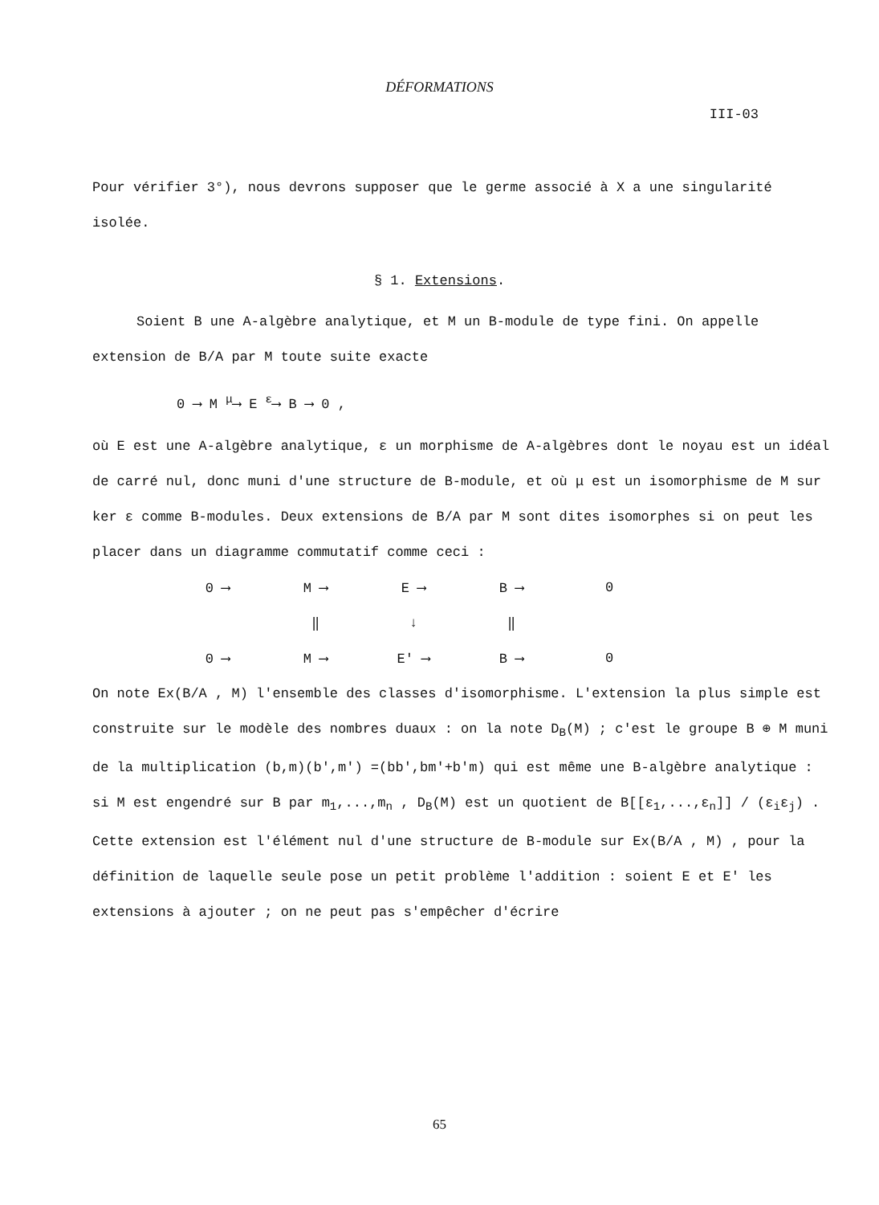DÉFORMATIONS
III-03
Pour vérifier 3°), nous devrons supposer que le germe associé à X a une singularité isolée.
§ 1. Extensions.
Soient B une A-algèbre analytique, et M un B-module de type fini. On appelle extension de B/A par M toute suite exacte
0 ⟶ M <sup>μ</sup>⟶ E <sup>ε</sup>⟶ B ⟶ 0 ,
où E est une A-algèbre analytique, ε un morphisme de A-algèbres dont le noyau est un idéal de carré nul, donc muni d'une structure de B-module, et où μ est un isomorphisme de M sur ker ε comme B-modules. Deux extensions de B/A par M sont dites isomorphes si on peut les placer dans un diagramme commutatif comme ceci :
| 0 ⟶ | M ⟶ | E ⟶ | B ⟶ | 0 |
| | ‖ | ↓ | ‖ | |
| 0 ⟶ | M ⟶ | E' ⟶ | B ⟶ | 0 |
On note Ex(B/A , M) l'ensemble des classes d'isomorphisme. L'extension la plus simple est construite sur le modèle des nombres duaux : on la note D<sub>B</sub>(M) ; c'est le groupe B ⊕ M muni de la multiplication (b,m)(b',m') =(bb',bm'+b'm) qui est même une B-algèbre analytique : si M est engendré sur B par m<sub>1</sub>,...,m<sub>n</sub> , D<sub>B</sub>(M) est un quotient de B[[ε<sub>1</sub>,...,ε<sub>n</sub>]] / (ε<sub>i</sub>ε<sub>j</sub>) . Cette extension est l'élément nul d'une structure de B-module sur Ex(B/A , M) , pour la définition de laquelle seule pose un petit problème l'addition : soient E et E' les extensions à ajouter ; on ne peut pas s'empêcher d'écrire
65